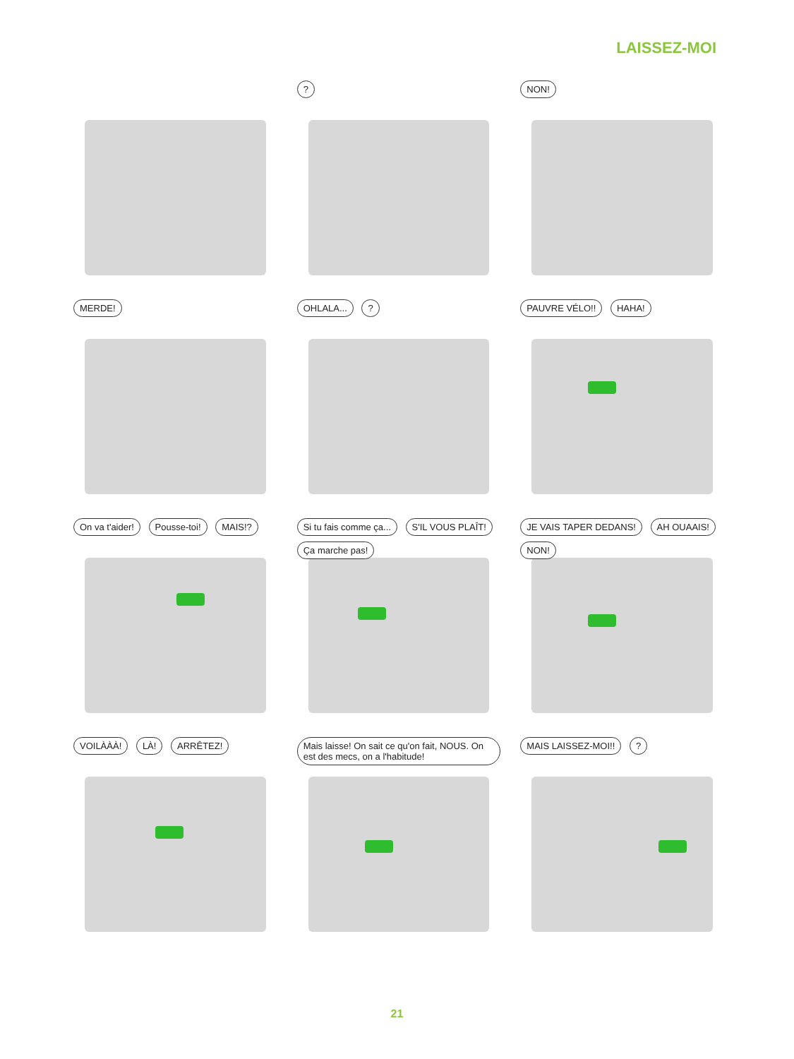LAISSEZ-MOI
?
NON!
MERDE!
OHLALA... ?
PAUVRE VÉLO!! HAHA!
On va t'aider! Pousse-toi! MAIS!?
Si tu fais comme ça... S'IL VOUS PLAÎT! Ça marche pas!
JE VAIS TAPER DEDANS! AH OUAAIS! NON!
VOILÀÀÀ! LÀ! ARRÊTEZ!
Mais laisse! On sait ce qu'on fait, NOUS. On est des mecs, on a l'habitude!
MAIS LAISSEZ-MOI!! ?
21